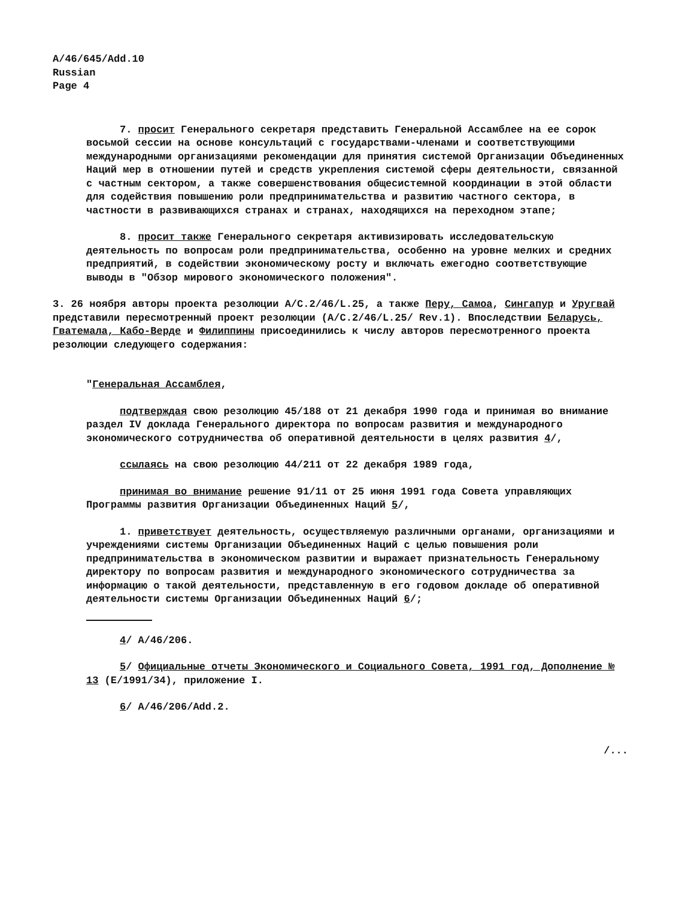A/46/645/Add.10
Russian
Page 4
7. просит Генерального секретаря представить Генеральной Ассамблее на ее сорок восьмой сессии на основе консультаций с государствами-членами и соответствующими международными организациями рекомендации для принятия системой Организации Объединенных Наций мер в отношении путей и средств укрепления системой сферы деятельности, связанной с частным сектором, а также совершенствования общесистемной координации в этой области для содействия повышению роли предпринимательства и развитию частного сектора, в частности в развивающихся странах и странах, находящихся на переходном этапе;
8. просит также Генерального секретаря активизировать исследовательскую деятельность по вопросам роли предпринимательства, особенно на уровне мелких и средних предприятий, в содействии экономическому росту и включать ежегодно соответствующие выводы в "Обзор мирового экономического положения".
3. 26 ноября авторы проекта резолюции A/C.2/46/L.25, а также Перу, Самоа, Сингапур и Уругвай представили пересмотренный проект резолюции (A/C.2/46/L.25/ Rev.1). Впоследствии Беларусь, Гватемала, Кабо-Верде и Филиппины присоединились к числу авторов пересмотренного проекта резолюции следующего содержания:
"Генеральная Ассамблея,
подтверждая свою резолюцию 45/188 от 21 декабря 1990 года и принимая во внимание раздел IV доклада Генерального директора по вопросам развития и международного экономического сотрудничества об оперативной деятельности в целях развития 4/,
ссылаясь на свою резолюцию 44/211 от 22 декабря 1989 года,
принимая во внимание решение 91/11 от 25 июня 1991 года Совета управляющих Программы развития Организации Объединенных Наций 5/,
1. приветствует деятельность, осуществляемую различными органами, организациями и учреждениями системы Организации Объединенных Наций с целью повышения роли предпринимательства в экономическом развитии и выражает признательность Генеральному директору по вопросам развития и международного экономического сотрудничества за информацию о такой деятельности, представленную в его годовом докладе об оперативной деятельности системы Организации Объединенных Наций 6/;
4/ A/46/206.
5/ Официальные отчеты Экономического и Социального Совета, 1991 год, Дополнение № 13 (E/1991/34), приложение I.
6/ A/46/206/Add.2.
/...